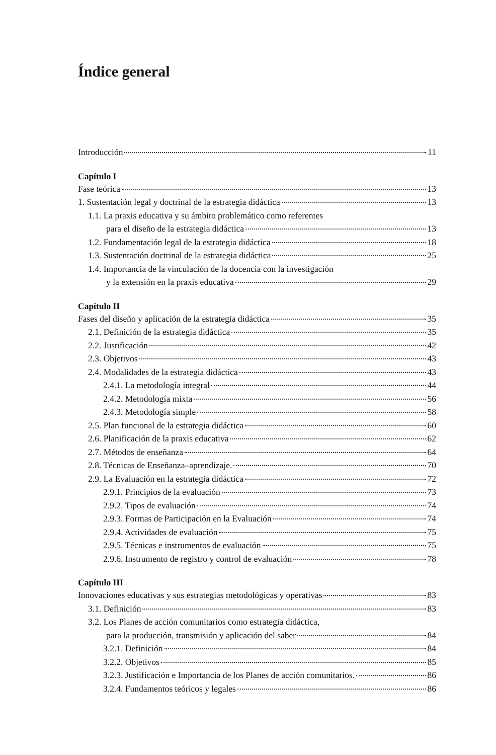Índice general
Introducción 11
Capítulo I
Fase teórica 13
1. Sustentación legal y doctrinal de la estrategia didáctica 13
1.1. La praxis educativa y su ámbito problemático como referentes
para el diseño de la estrategia didáctica 13
1.2. Fundamentación legal de la estrategia didáctica 18
1.3. Sustentación doctrinal de la estrategia didáctica 25
1.4. Importancia de la vinculación de la docencia con la investigación
y la extensión en la praxis educativa 29
Capítulo II
Fases del diseño y aplicación de la estrategia didáctica 35
2.1. Definición de la estrategia didáctica 35
2.2. Justificación 42
2.3. Objetivos 43
2.4. Modalidades de la estrategia didáctica 43
2.4.1. La metodología integral 44
2.4.2. Metodología mixta 56
2.4.3. Metodología simple 58
2.5. Plan funcional de la estrategia didáctica 60
2.6. Planificación de la praxis educativa 62
2.7. Métodos de enseñanza 64
2.8. Técnicas de Enseñanza–aprendizaje. 70
2.9. La Evaluación en la estrategia didáctica 72
2.9.1. Principios de la evaluación 73
2.9.2. Tipos de evaluación 74
2.9.3. Formas de Participación en la Evaluación 74
2.9.4. Actividades de evaluación 75
2.9.5. Técnicas e instrumentos de evaluación 75
2.9.6. Instrumento de registro y control de evaluación 78
Capítulo III
Innovaciones educativas y sus estrategias metodológicas y operativas 83
3.1. Definición 83
3.2. Los Planes de acción comunitarios como estrategia didáctica,
para la producción, transmisión y aplicación del saber 84
3.2.1. Definición 84
3.2.2. Objetivos 85
3.2.3. Justificación e Importancia de los Planes de acción comunitarios. 86
3.2.4. Fundamentos teóricos y legales 86